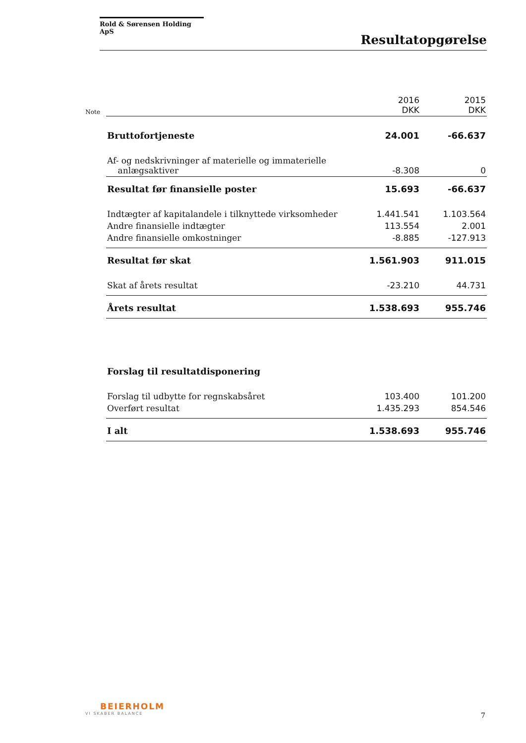Rold & Sørensen Holding ApS
Resultatopgørelse
| Note | | 2016 DKK | 2015 DKK |
| | Bruttofortjeneste | 24.001 | -66.637 |
| | Af- og nedskrivninger af materielle og immaterielle anlægsaktiver | -8.308 | 0 |
| | Resultat før finansielle poster | 15.693 | -66.637 |
| | Indtægter af kapitalandele i tilknyttede virksomheder | 1.441.541 | 1.103.564 |
| | Andre finansielle indtægter | 113.554 | 2.001 |
| | Andre finansielle omkostninger | -8.885 | -127.913 |
| | Resultat før skat | 1.561.903 | 911.015 |
| | Skat af årets resultat | -23.210 | 44.731 |
| | Årets resultat | 1.538.693 | 955.746 |
| | Forslag til resultatdisponering | | |
| | Forslag til udbytte for regnskabsåret | 103.400 | 101.200 |
| | Overført resultat | 1.435.293 | 854.546 |
| | I alt | 1.538.693 | 955.746 |
BEIERHOLM
VI SKABER BALANCE
7